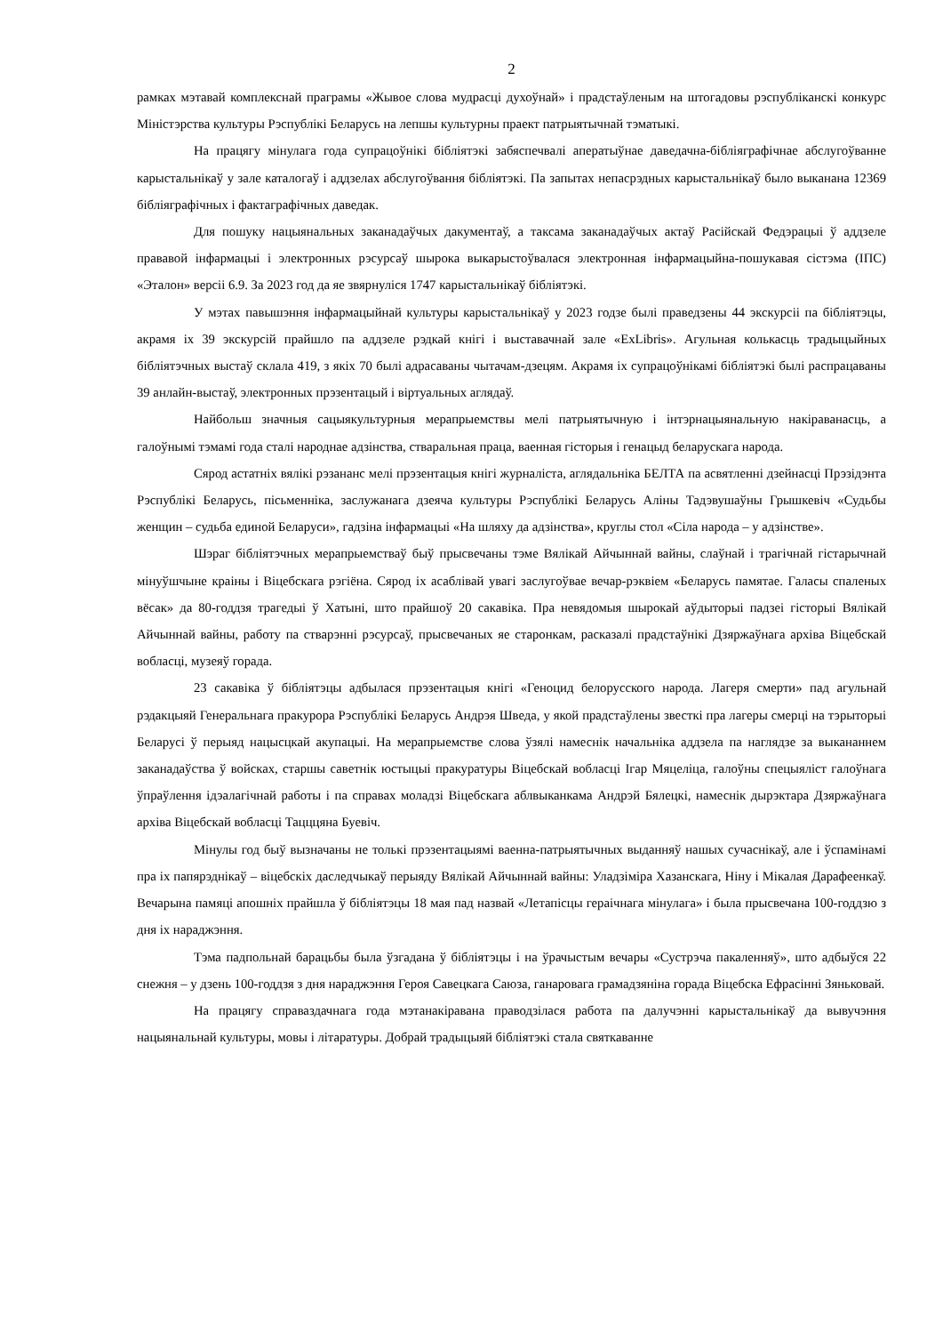2
рамках мэтавай комплекснай праграмы «Жывое слова мудрасці духоўнай» і прадстаўленым на штогадовы рэспубліканскі конкурс Міністэрства культуры Рэспублікі Беларусь на лепшы культурны праект патрыятычнай тэматыкі.
На працягу мінулага года супрацоўнікі бібліятэкі забяспечвалі аператыўнае даведачна-бібліяграфічнае абслугоўванне карыстальнікаў у зале каталогаў і аддзелах абслугоўвання бібліятэкі. Па запытах непасрэдных карыстальнікаў было выканана 12369 бібліяграфічных і фактаграфічных даведак.
Для пошуку нацыянальных заканадаўчых дакументаў, а таксама заканадаўчых актаў Расійскай Федэрацыі ў аддзеле прававой інфармацыі і электронных рэсурсаў шырока выкарыстоўвалася электронная інфармацыйна-пошукавая сістэма (ІПС) «Эталон» версіі 6.9. За 2023 год да яе звярнуліся 1747 карыстальнікаў бібліятэкі.
У мэтах павышэння інфармацыйнай культуры карыстальнікаў у 2023 годзе былі праведзены 44 экскурсіі па бібліятэцы, акрамя іх 39 экскурсій прайшло па аддзеле рэдкай кнігі і выставачнай зале «ExLibris». Агульная колькасць традыцыйных бібліятэчных выстаў склала 419, з якіх 70 былі адрасаваны чытачам-дзецям. Акрамя іх супрацоўнікамі бібліятэкі былі распрацаваны 39 анлайн-выстаў, электронных прэзентацый і віртуальных аглядаў.
Найбольш значныя сацыякультурныя мерапрыемствы мелі патрыятычную і інтэрнацыянальную накіраванасць, а галоўнымі тэмамі года сталі народнае адзінства, стваральная праца, ваенная гісторыя і генацыд беларускага народа.
Сярод астатніх вялікі рэзананс мелі прэзентацыя кнігі журналіста, аглядальніка БЕЛТА па асвятленні дзейнасці Прэзідэнта Рэспублікі Беларусь, пісьменніка, заслужанага дзеяча культуры Рэспублікі Беларусь Аліны Тадэвушаўны Грышкевіч «Судьбы женщин – судьба единой Беларуси», гадзіна інфармацыі «На шляху да адзінства», круглы стол «Сіла народа – у адзінстве».
Шэраг бібліятэчных мерапрыемстваў быў прысвечаны тэме Вялікай Айчыннай вайны, слаўнай і трагічнай гістарычнай мінуўшчыне краіны і Віцебскага рэгіёна. Сярод іх асаблівай увагі заслугоўвае вечар-рэквіем «Беларусь памятае. Галасы спаленых вёсак» да 80-годдзя трагедыі ў Хатыні, што прайшоў 20 сакавіка. Пра невядомыя шырокай аўдыторыі падзеі гісторыі Вялікай Айчыннай вайны, работу па стварэнні рэсурсаў, прысвечаных яе старонкам, расказалі прадстаўнікі Дзяржаўнага архіва Віцебскай вобласці, музеяў горада.
23 сакавіка ў бібліятэцы адбылася прэзентацыя кнігі «Геноцид белорусского народа. Лагеря смерти» пад агульнай рэдакцыяй Генеральнага пракурора Рэспублікі Беларусь Андрэя Шведа, у якой прадстаўлены звесткі пра лагеры смерці на тэрыторыі Беларусі ў перыяд нацысцкай акупацыі. На мерапрыемстве слова ўзялі намеснік начальніка аддзела па наглядзе за выкананнем заканадаўства ў войсках, старшы саветнік юстыцыі пракуратуры Віцебскай вобласці Ігар Мяцеліца, галоўны спецыяліст галоўнага ўпраўлення ідэалагічнай работы і па справах моладзі Віцебскага аблвыканкама Андрэй Бялецкі, намеснік дырэктара Дзяржаўнага архіва Віцебскай вобласці Тацццяна Буевіч.
Мінулы год быў вызначаны не толькі прэзентацыямі ваенна-патрыятычных выданняў нашых сучаснікаў, але і ўспамінамі пра іх папярэднікаў – віцебскіх даследчыкаў перыяду Вялікай Айчыннай вайны: Уладзіміра Хазанскага, Ніну і Мікалая Дарафеенкаў. Вечарына памяці апошніх прайшла ў бібліятэцы 18 мая пад назвай «Летапісцы гераічнага мінулага» і была прысвечана 100-годдзю з дня іх нараджэння.
Тэма падпольнай барацьбы была ўзгадана ў бібліятэцы і на ўрачыстым вечары «Сустрэча пакаленняў», што адбыўся 22 снежня – у дзень 100-годдзя з дня нараджэння Героя Савецкага Саюза, ганаровага грамадзяніна горада Віцебска Ефрасінні Зяньковай.
На працягу справаздачнага года мэтанакіравана праводзілася работа па далучэнні карыстальнікаў да вывучэння нацыянальнай культуры, мовы і літаратуры. Добрай традыцыяй бібліятэкі стала святкаванне